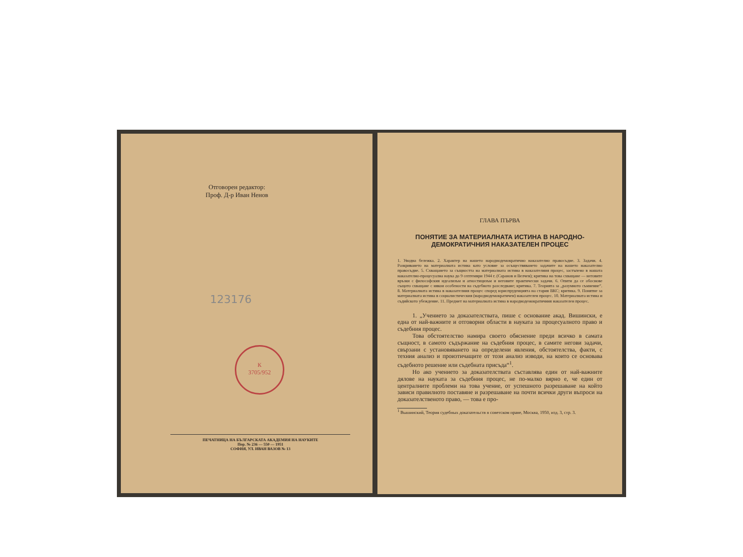Отговорен редактор:
Проф. Д-р Иван Ненов
123176
К
3705/952
ПЕЧАТНИЦА НА БЪЛГАРСКАТА АКАДЕМИЯ НА НАУКИТЕ
Пор. № 236 — 550 — 1951
СОФИЯ, УЛ. ИВАН ВАЗОВ № 13
ГЛАВА ПЪРВА
ПОНЯТИЕ ЗА МАТЕРИАЛНАТА ИСТИНА В НАРОДНО-ДЕМОКРАТИЧНИЯ НАКАЗАТЕЛЕН ПРОЦЕС
1. Уводна бележка. 2. Характер на нашето народнодемократично наказателно правосъдие. 3. Задачи. 4. Разкриването на материалната истина като условие за осъществяването задачите на нашето наказателно правосъдие. 5. Схващането за същността на материалната истина в наказателния процес, застъпено в нашата наказателно-процесуална наука до 9 септември 1944 г. (Саранов и Велчев); критика на това схващане — неговите връзки с философския идеализъм и агностицизъм и неговите практически задачи. 6. Опити да се обоснове същото схващане с някои особености на съдебното разследване; критика. 7. Теорията за „разумното съмнение“. 8. Материалната истина в наказателния процес според юриспруденцията на стария ВКС; критика. 9. Понятие за материалната истина в социалистическия (народнодемократичен) наказателен процес. 10. Материалната истина и съдийското убеждение. 11. Предмет на материалната истина в народнодемократичния наказателен процес.
1. „Учението за доказателствата, пише с основание акад. Вишински, е една от най-важните и отговорни области в науката за процесуалното право и съдебния процес.
Това обстоятелство намира своето обяснение преди всичко в самата същност, в самото съдържание на съдебния процес, в самите негови задачи, свързани с установяването на определени явления, обстоятелства, факти, с техния анализ и произтичащите от този анализ изводи, на които се основава съдебното решение или съдебната присъда“<sup>1</sup>.
Но ако учението за доказателствата съставлява един от най-важните дялове на науката за съдебния процес, не по-малко вярно е, че един от централните проблеми на това учение, от успешното разрешаване на който зависи правилното поставяне и разрешаване на почти всички други въпроси на доказателственото право, — това е про-
<sup>1</sup> Вышинский, Теория судебных доказательств в советском праве, Москва, 1950, изд. 3, стр. 3.